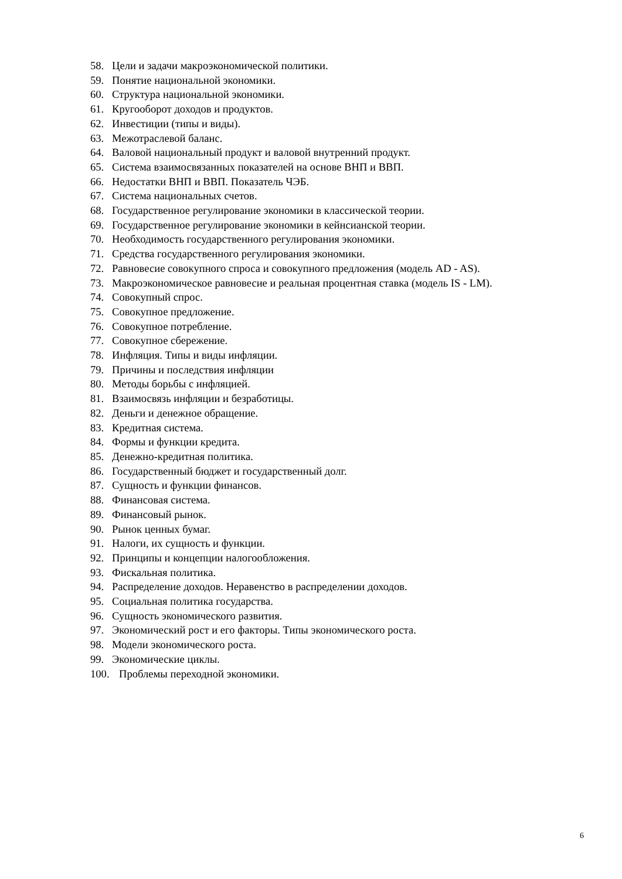58. Цели и задачи макроэкономической политики.
59. Понятие национальной экономики.
60. Структура национальной экономики.
61. Кругооборот доходов и продуктов.
62. Инвестиции (типы и виды).
63. Межотраслевой баланс.
64. Валовой национальный продукт и валовой внутренний продукт.
65. Система взаимосвязанных показателей на основе ВНП и ВВП.
66. Недостатки ВНП и ВВП. Показатель ЧЭБ.
67. Система национальных счетов.
68. Государственное регулирование экономики в классической теории.
69. Государственное регулирование экономики в кейнсианской теории.
70. Необходимость государственного регулирования экономики.
71. Средства государственного регулирования экономики.
72. Равновесие совокупного спроса и совокупного предложения (модель AD - AS).
73. Макроэкономическое равновесие и реальная процентная ставка (модель IS - LM).
74. Совокупный спрос.
75. Совокупное предложение.
76. Совокупное потребление.
77. Совокупное сбережение.
78. Инфляция. Типы и виды инфляции.
79. Причины и последствия инфляции
80. Методы борьбы с инфляцией.
81. Взаимосвязь инфляции и безработицы.
82. Деньги и денежное обращение.
83. Кредитная система.
84. Формы и функции кредита.
85. Денежно-кредитная политика.
86. Государственный бюджет и государственный долг.
87. Сущность и функции финансов.
88. Финансовая система.
89. Финансовый рынок.
90. Рынок ценных бумаг.
91. Налоги, их сущность и функции.
92. Принципы и концепции налогообложения.
93. Фискальная политика.
94. Распределение доходов. Неравенство в распределении доходов.
95. Социальная политика государства.
96. Сущность экономического развития.
97. Экономический рост и его факторы. Типы экономического роста.
98. Модели экономического роста.
99. Экономические циклы.
100. Проблемы переходной экономики.
6